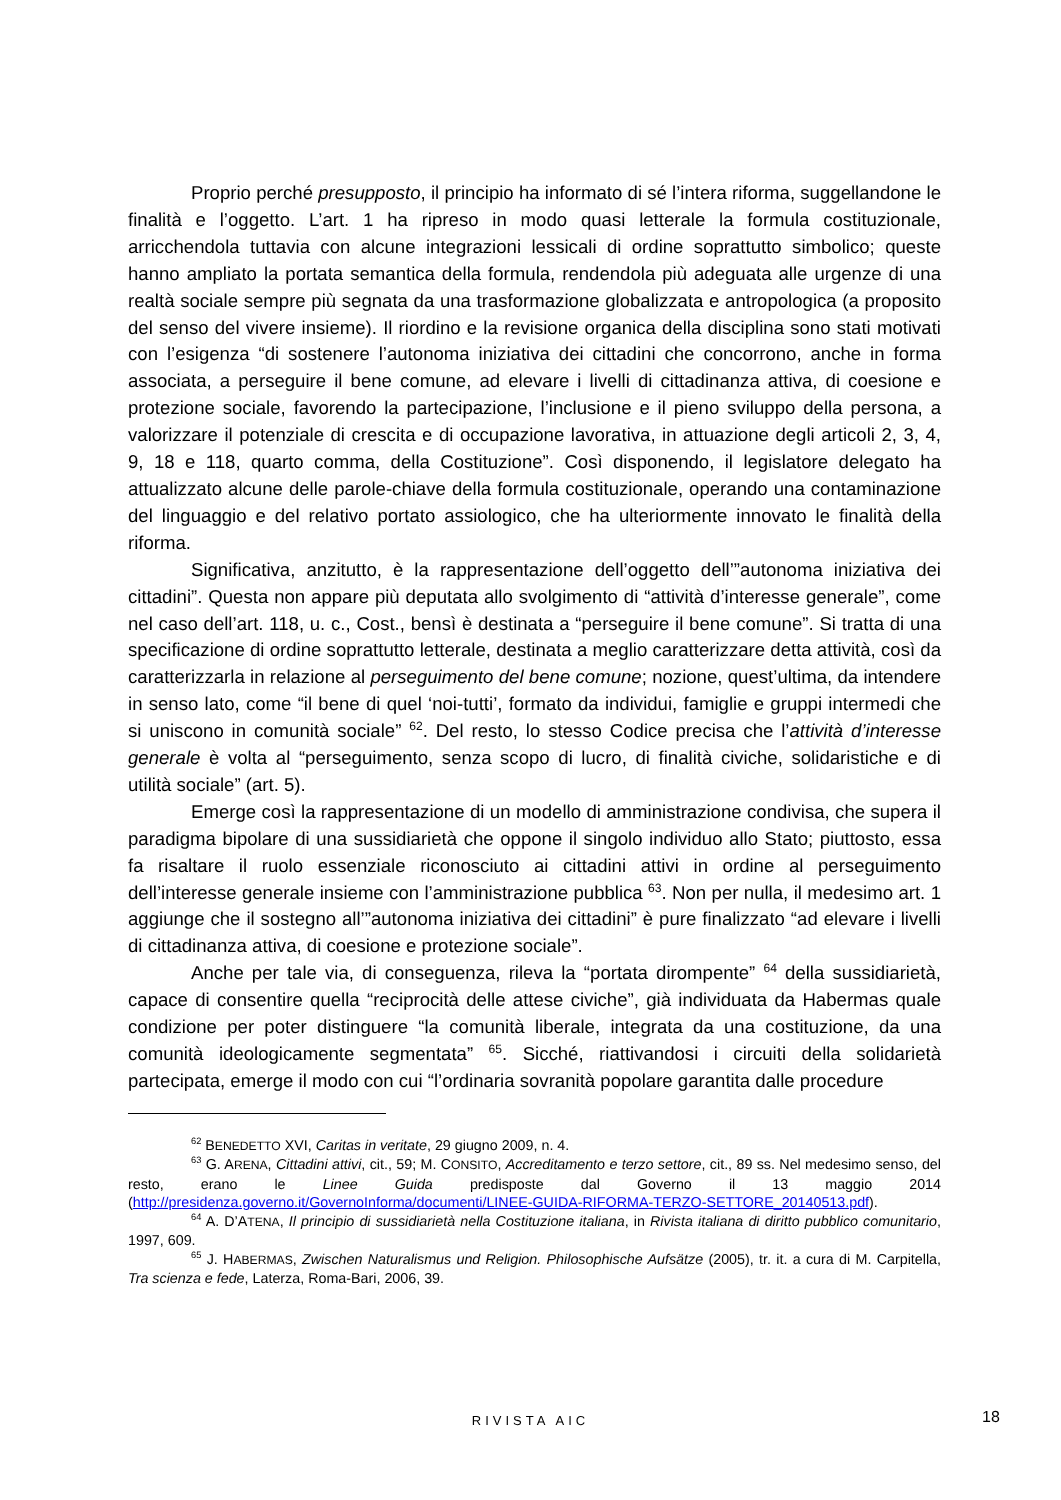Proprio perché presupposto, il principio ha informato di sé l’intera riforma, suggellandone le finalità e l’oggetto. L’art. 1 ha ripreso in modo quasi letterale la formula costituzionale, arricchendola tuttavia con alcune integrazioni lessicali di ordine soprattutto simbolico; queste hanno ampliato la portata semantica della formula, rendendola più adeguata alle urgenze di una realtà sociale sempre più segnata da una trasformazione globalizzata e antropologica (a proposito del senso del vivere insieme). Il riordino e la revisione organica della disciplina sono stati motivati con l’esigenza “di sostenere l’autonoma iniziativa dei cittadini che concorrono, anche in forma associata, a perseguire il bene comune, ad elevare i livelli di cittadinanza attiva, di coesione e protezione sociale, favorendo la partecipazione, l’inclusione e il pieno sviluppo della persona, a valorizzare il potenziale di crescita e di occupazione lavorativa, in attuazione degli articoli 2, 3, 4, 9, 18 e 118, quarto comma, della Costituzione”. Così disponendo, il legislatore delegato ha attualizzato alcune delle parole-chiave della formula costituzionale, operando una contaminazione del linguaggio e del relativo portato assiologico, che ha ulteriormente innovato le finalità della riforma.
Significativa, anzitutto, è la rappresentazione dell’oggetto dell’”autonoma iniziativa dei cittadini”. Questa non appare più deputata allo svolgimento di “attività d’interesse generale”, come nel caso dell’art. 118, u. c., Cost., bensì è destinata a “perseguire il bene comune”. Si tratta di una specificazione di ordine soprattutto letterale, destinata a meglio caratterizzare detta attività, così da caratterizzarla in relazione al perseguimento del bene comune; nozione, quest’ultima, da intendere in senso lato, come “il bene di quel ‘noi-tutti’, formato da individui, famiglie e gruppi intermedi che si uniscono in comunità sociale” <sup>62</sup>. Del resto, lo stesso Codice precisa che l’attività d’interesse generale è volta al “perseguimento, senza scopo di lucro, di finalità civiche, solidaristiche e di utilità sociale” (art. 5).
Emerge così la rappresentazione di un modello di amministrazione condivisa, che supera il paradigma bipolare di una sussidiarietà che oppone il singolo individuo allo Stato; piuttosto, essa fa risaltare il ruolo essenziale riconosciuto ai cittadini attivi in ordine al perseguimento dell’interesse generale insieme con l’amministrazione pubblica <sup>63</sup>. Non per nulla, il medesimo art. 1 aggiunge che il sostegno all’”autonoma iniziativa dei cittadini” è pure finalizzato “ad elevare i livelli di cittadinanza attiva, di coesione e protezione sociale”.
Anche per tale via, di conseguenza, rileva la “portata dirompente” <sup>64</sup> della sussidiarietà, capace di consentire quella “reciprocità delle attese civiche”, già individuata da Habermas quale condizione per poter distinguere “la comunità liberale, integrata da una costituzione, da una comunità ideologicamente segmentata” <sup>65</sup>. Sicché, riattivandosi i circuiti della solidarietà partecipata, emerge il modo con cui “l’ordinaria sovranità popolare garantita dalle procedure
<sup>62</sup> BENEDETTO XVI, Caritas in veritate, 29 giugno 2009, n. 4.
<sup>63</sup> G. ARENA, Cittadini attivi, cit., 59; M. CONSITO, Accreditamento e terzo settore, cit., 89 ss. Nel medesimo senso, del resto, erano le Linee Guida predisposte dal Governo il 13 maggio 2014 (http://presidenza.governo.it/GovernoInforma/documenti/LINEE-GUIDA-RIFORMA-TERZO-SETTORE_20140513.pdf).
<sup>64</sup> A. D’ATENA, Il principio di sussidiarietà nella Costituzione italiana, in Rivista italiana di diritto pubblico comunitario, 1997, 609.
<sup>65</sup> J. HABERMAS, Zwischen Naturalismus und Religion. Philosophische Aufsätze (2005), tr. it. a cura di M. Carpitella, Tra scienza e fede, Laterza, Roma-Bari, 2006, 39.
RIVISTA AIC 18